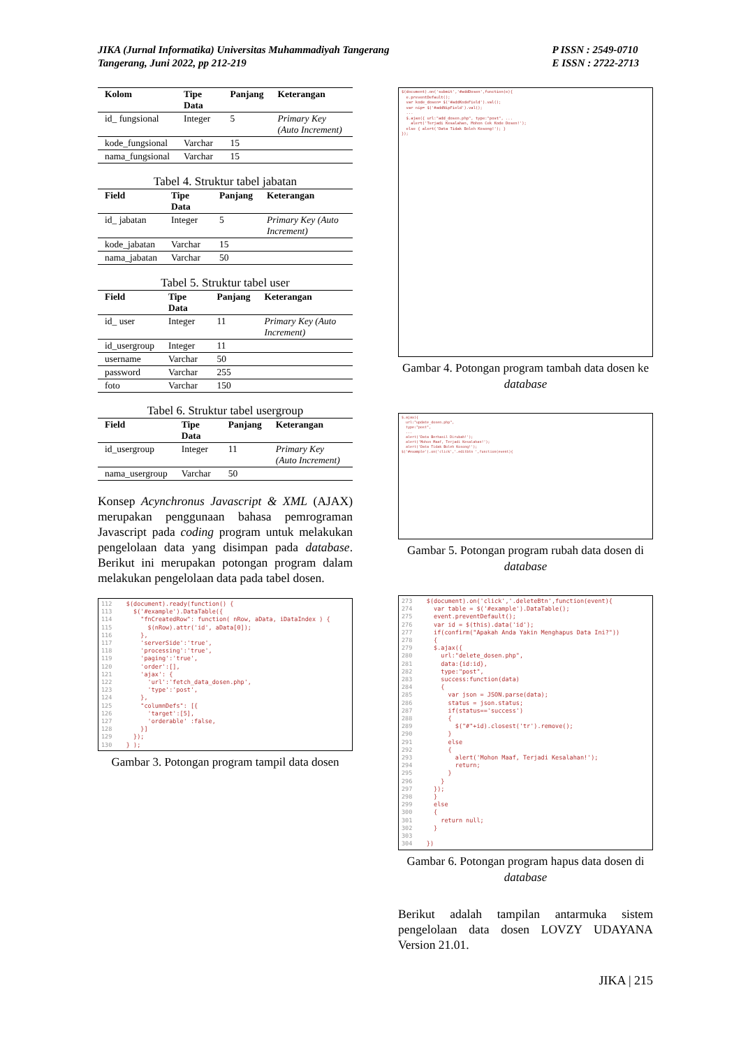JIKA (Jurnal Informatika) Universitas Muhammadiyah Tangerang
Tangerang, Juni 2022, pp 212-219
P ISSN : 2549-0710
E ISSN : 2722-2713
| Kolom | Tipe Data | Panjang | Keterangan |
| --- | --- | --- | --- |
| id_ fungsional | Integer | 5 | Primary Key (Auto Increment) |
| kode_fungsional | Varchar | 15 | |
| nama_fungsional | Varchar | 15 | |
Tabel 4. Struktur tabel jabatan
| Field | Tipe Data | Panjang | Keterangan |
| --- | --- | --- | --- |
| id_ jabatan | Integer | 5 | Primary Key (Auto Increment) |
| kode_jabatan | Varchar | 15 | |
| nama_jabatan | Varchar | 50 | |
Tabel 5. Struktur tabel user
| Field | Tipe Data | Panjang | Keterangan |
| --- | --- | --- | --- |
| id_ user | Integer | 11 | Primary Key (Auto Increment) |
| id_usergroup | Integer | 11 | |
| username | Varchar | 50 | |
| password | Varchar | 255 | |
| foto | Varchar | 150 | |
Tabel 6. Struktur tabel usergroup
| Field | Tipe Data | Panjang | Keterangan |
| --- | --- | --- | --- |
| id_usergroup | Integer | 11 | Primary Key (Auto Increment) |
| nama_usergroup | Varchar | 50 | |
Konsep Acynchronus Javascript & XML (AJAX) merupakan penggunaan bahasa pemrograman Javascript pada coding program untuk melakukan pengelolaan data yang disimpan pada database. Berikut ini merupakan potongan program dalam melakukan pengelolaan data pada tabel dosen.
112 $(document).ready(function() { 113 $('#example').DataTable({ 114 "fnCreatedRow": function( nRow, aData, iDataIndex ) { 115 $(nRow).attr('id', aData[0]); 116 }, 117 'serverSide':'true', 118 'processing':'true', 119 'paging':'true', 120 'order':[], 121 'ajax': { 122 'url':'fetch_data_dosen.php', 123 'type':'post', 124 }, 125 "columnDefs": [{ 126 'target':[5], 127 'orderable' :false, 128 }] 129 }); 130 } );
Gambar 3. Potongan program tampil data dosen
$(document).on('submit','#addDosen',function(e){ e.preventDefault(); var kode_dosen= $('#addKodeField').val(); var nip= $('#addNipField').val(); ... $.ajax({ url:"add_dosen.php", type:"post", ... alert('Terjadi Kesalahan, Mohon Cek Kode Dosen!'); else { alert('Data Tidak Boleh Kosong!'); } });
Gambar 4. Potongan program tambah data dosen ke database
$.ajax({ url:"update_dosen.php", type:"post", ... alert('Data Berhasil Dirubah!'); alert('Mohon Maaf, Terjadi Kesalahan!'); alert('Data Tidak Boleh Kosong!'); $('#example').on('click','.editbtn ',function(event){
Gambar 5. Potongan program rubah data dosen di database
273 $(document).on('click','.deleteBtn',function(event){ 274 var table = $('#example').DataTable(); 275 event.preventDefault(); 276 var id = $(this).data('id'); 277 if(confirm("Apakah Anda Yakin Menghapus Data Ini?")) 278 { 279 $.ajax({ 280 url:"delete_dosen.php", 281 data:{id:id}, 282 type:"post", 283 success:function(data) 284 { 285 var json = JSON.parse(data); 286 status = json.status; 287 if(status=='success') 288 { 289 $("#"+id).closest('tr').remove(); 290 } 291 else 292 { 293 alert('Mohon Maaf, Terjadi Kesalahan!'); 294 return; 295 } 296 } 297 }); 298 } 299 else 300 { 301 return null; 302 } 303 304 })
Gambar 6. Potongan program hapus data dosen di database
Berikut adalah tampilan antarmuka sistem pengelolaan data dosen LOVZY UDAYANA Version 21.01.
JIKA | 215